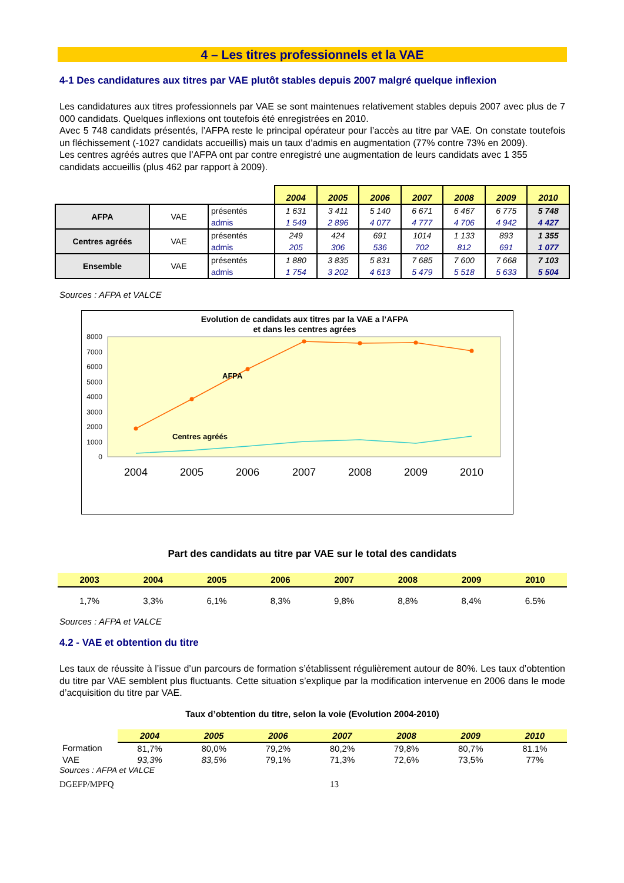4 – Les titres professionnels et la VAE
4-1 Des candidatures aux titres par VAE plutôt stables depuis 2007 malgré quelque inflexion
Les candidatures aux titres professionnels par VAE se sont maintenues relativement stables depuis 2007 avec plus de 7 000 candidats. Quelques inflexions ont toutefois été enregistrées en 2010.
Avec 5 748 candidats présentés, l’AFPA reste le principal opérateur pour l’accès au titre par VAE. On constate toutefois un fléchissement (-1027 candidats accueillis) mais un taux d’admis en augmentation (77% contre 73% en 2009).
Les centres agréés autres que l’AFPA ont par contre enregistré une augmentation de leurs candidats avec 1 355 candidats accueillis (plus 462 par rapport à 2009).
| | | | 2004 | 2005 | 2006 | 2007 | 2008 | 2009 | 2010 |
| AFPA | VAE | présentés | 1 631 | 3 411 | 5 140 | 6 671 | 6 467 | 6 775 | 5 748 |
| | | admis | 1 549 | 2 896 | 4 077 | 4 777 | 4 706 | 4 942 | 4 427 |
| Centres agréés | VAE | présentés | 249 | 424 | 691 | 1014 | 1 133 | 893 | 1 355 |
| | | admis | 205 | 306 | 536 | 702 | 812 | 691 | 1 077 |
| Ensemble | VAE | présentés | 1 880 | 3 835 | 5 831 | 7 685 | 7 600 | 7 668 | 7 103 |
| | | admis | 1 754 | 3 202 | 4 613 | 5 479 | 5 518 | 5 633 | 5 504 |
Sources : AFPA et VALCE
Evolution de candidats aux titres par la VAE a l’AFPA
et dans les centres agrées
0
1000
2000
3000
4000
5000
6000
7000
8000
AFPA
Centres agréés
2004
2005
2006
2007
2008
2009
2010
Part des candidats au titre par VAE sur le total des candidats
| 2003 | 2004 | 2005 | 2006 | 2007 | 2008 | 2009 | 2010 |
| --- | --- | --- | --- | --- | --- | --- | --- |
| 1,7% | 3,3% | 6,1% | 8,3% | 9,8% | 8,8% | 8,4% | 6.5% |
Sources : AFPA et VALCE
4.2 - VAE et obtention du titre
Les taux de réussite à l’issue d’un parcours de formation s’établissent régulièrement autour de 80%. Les taux d’obtention du titre par VAE semblent plus fluctuants. Cette situation s’explique par la modification intervenue en 2006 dans le mode d’acquisition du titre par VAE.
Taux d’obtention du titre, selon la voie (Evolution 2004-2010)
| | 2004 | 2005 | 2006 | 2007 | 2008 | 2009 | 2010 |
| Formation | 81,7% | 80,0% | 79,2% | 80,2% | 79,8% | 80,7% | 81.1% |
| VAE | 93,3% | 83,5% | 79,1% | 71,3% | 72,6% | 73,5% | 77% |
Sources : AFPA et VALCE
DGEFP/MPFQ 13